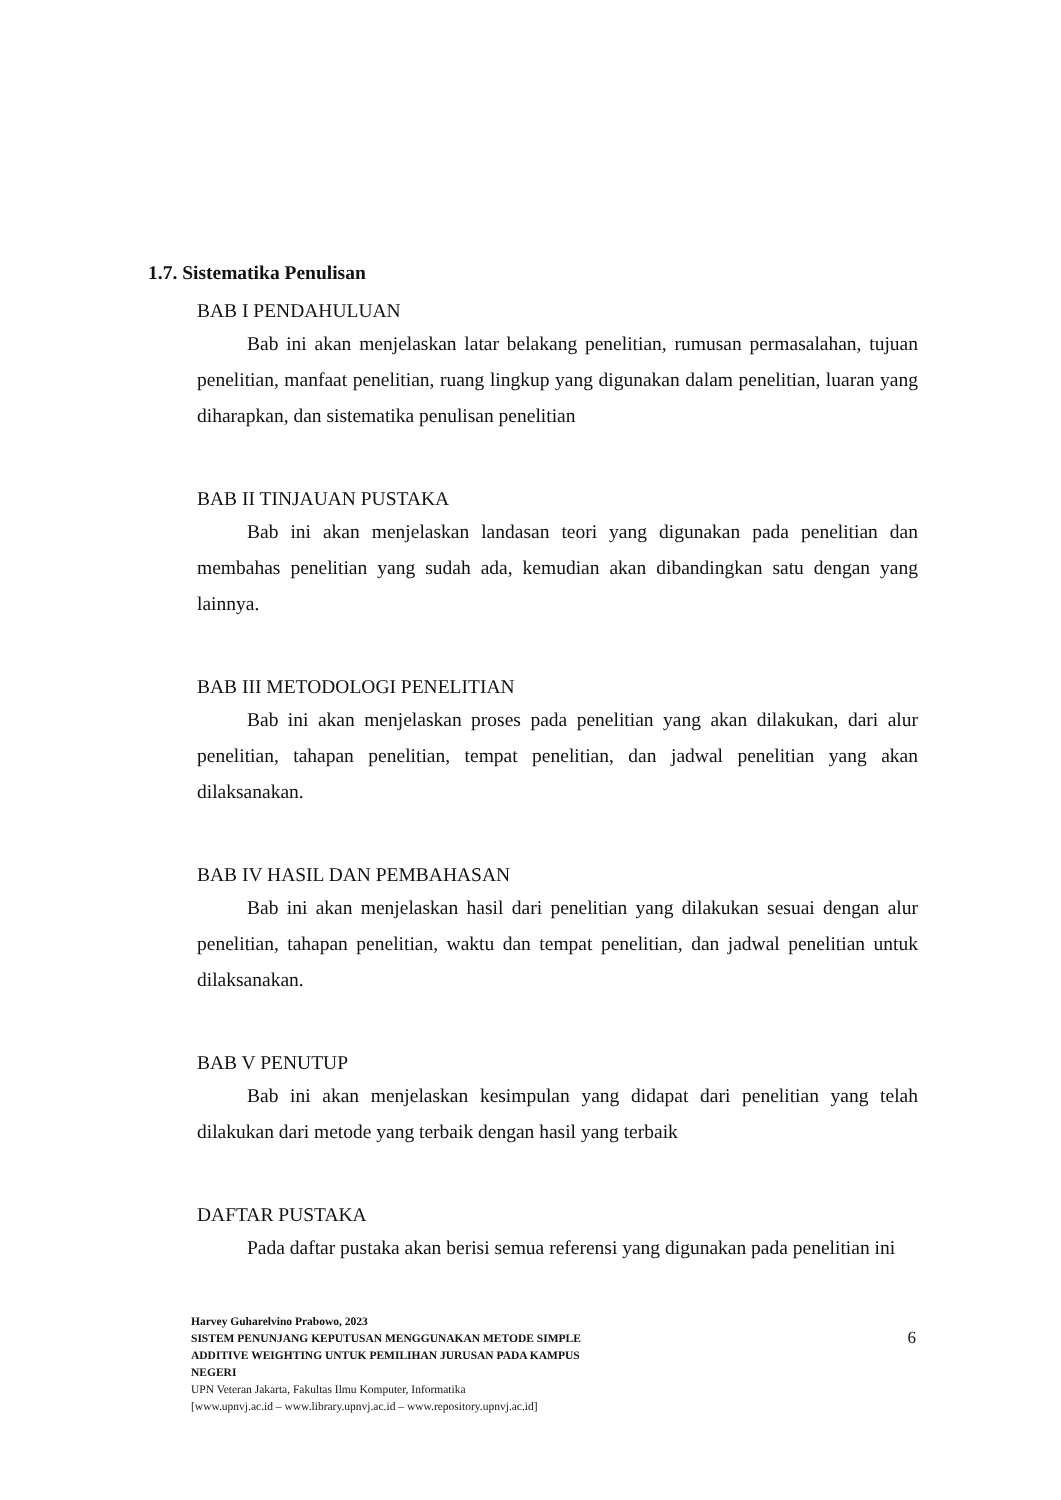1.7. Sistematika Penulisan
BAB I PENDAHULUAN
Bab ini akan menjelaskan latar belakang penelitian, rumusan permasalahan, tujuan penelitian, manfaat penelitian, ruang lingkup yang digunakan dalam penelitian, luaran yang diharapkan, dan sistematika penulisan penelitian
BAB II TINJAUAN PUSTAKA
Bab ini akan menjelaskan landasan teori yang digunakan pada penelitian dan membahas penelitian yang sudah ada, kemudian akan dibandingkan satu dengan yang lainnya.
BAB III METODOLOGI PENELITIAN
Bab ini akan menjelaskan proses pada penelitian yang akan dilakukan, dari alur penelitian, tahapan penelitian, tempat penelitian, dan jadwal penelitian yang akan dilaksanakan.
BAB IV HASIL DAN PEMBAHASAN
Bab ini akan menjelaskan hasil dari penelitian yang dilakukan sesuai dengan alur penelitian, tahapan penelitian, waktu dan tempat penelitian, dan jadwal penelitian untuk dilaksanakan.
BAB V PENUTUP
Bab ini akan menjelaskan kesimpulan yang didapat dari penelitian yang telah dilakukan dari metode yang terbaik dengan hasil yang terbaik
DAFTAR PUSTAKA
Pada daftar pustaka akan berisi semua referensi yang digunakan pada penelitian ini
Harvey Guharelvino Prabowo, 2023
SISTEM PENUNJANG KEPUTUSAN MENGGUNAKAN METODE SIMPLE
ADDITIVE WEIGHTING UNTUK PEMILIHAN JURUSAN PADA KAMPUS
NEGERI
UPN Veteran Jakarta, Fakultas Ilmu Komputer, Informatika
[www.upnvj.ac.id – www.library.upnvj.ac.id – www.repository.upnvj.ac.id]
6